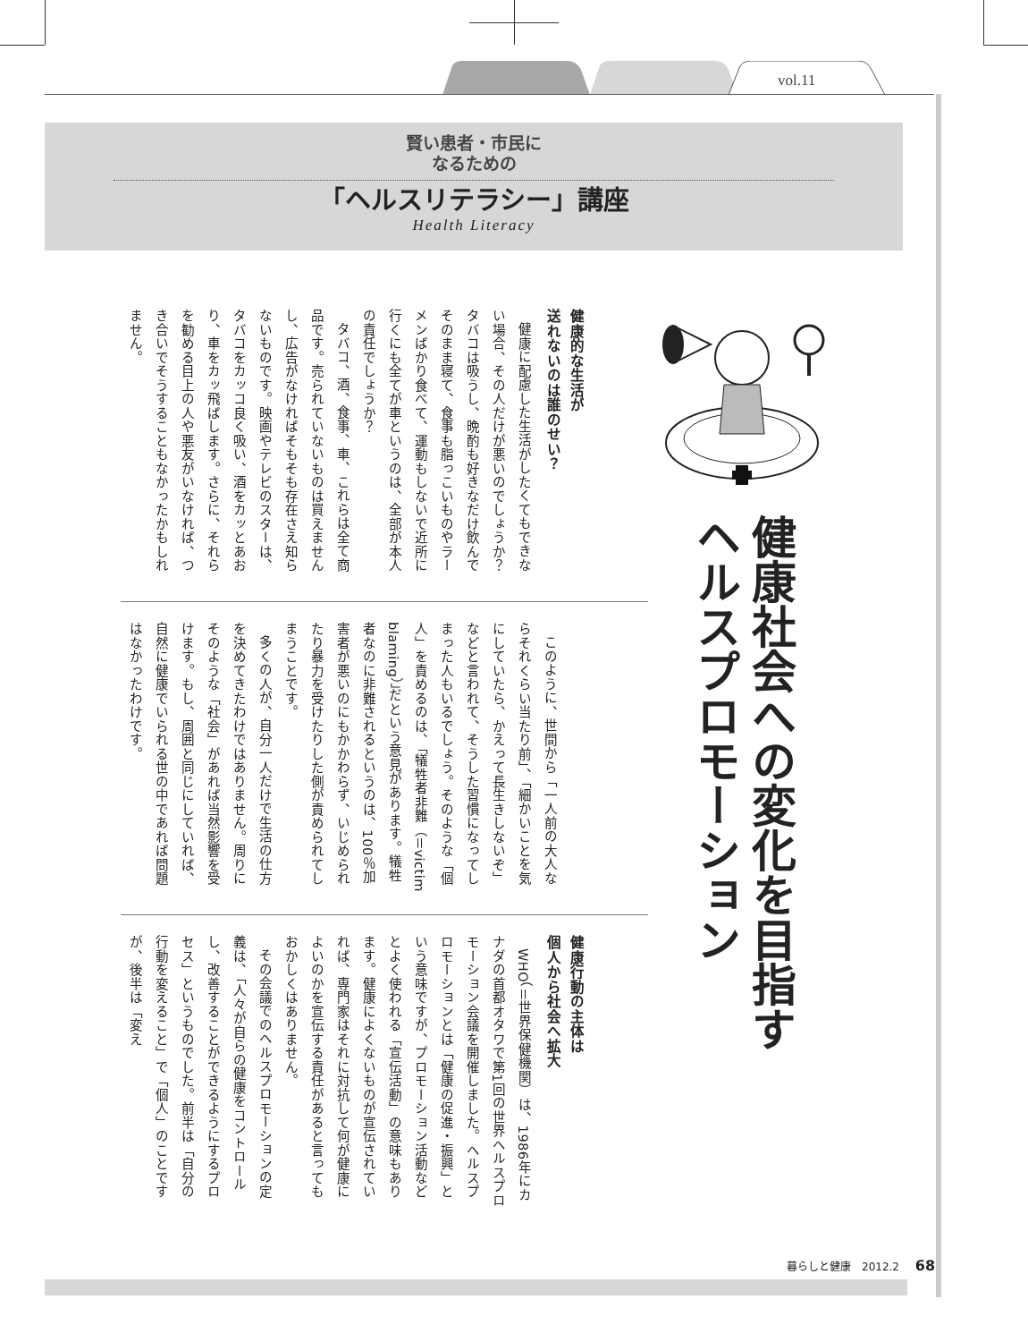vol.11
賢い患者・市民に
なるための
「ヘルスリテラシー」講座
Health Literacy
健康社会への変化を目指す
ヘルスプロモーション
健康的な生活が
送れないのは誰のせい？
健康に配慮した生活がしたくてもできない場合、その人だけが悪いのでしょうか？　タバコは吸うし、晩酌も好きなだけ飲んでそのまま寝て、食事も脂っこいものやラーメンばかり食べて、運動もしないで近所に行くにも全てが車というのは、全部が本人の責任でしょうか？
タバコ、酒、食事、車、これらは全て商品です。売られていないものは買えませんし、広告がなければそもそも存在さえ知らないものです。映画やテレビのスターは、タバコをカッコ良く吸い、酒をカッとあおり、車をカッ飛ばします。さらに、それらを勧める目上の人や悪友がいなければ、つき合いでそうすることもなかったかもしれません。
このように、世間から「一人前の大人ならそれくらい当たり前」、「細かいことを気にしていたら、かえって長生きしないぞ」などと言われて、そうした習慣になってしまった人もいるでしょう。そのような「個人」を責めるのは、「犠牲者非難（＝victim blaming）」だという意見があります。犠牲者なのに非難されるというのは、100％加害者が悪いのにもかかわらず、いじめられたり暴力を受けたりした側が責められてしまうことです。
多くの人が、自分一人だけで生活の仕方を決めてきたわけではありません。周りにそのような「社会」があれば当然影響を受けます。もし、周囲と同じにしていれば、自然に健康でいられる世の中であれば問題はなかったわけです。
健康行動の主体は
個人から社会へ拡大
WHO（＝世界保健機関）は、1986年にカナダの首都オタワで第1回の世界ヘルスプロモーション会議を開催しました。ヘルスプロモーションとは「健康の促進・振興」という意味ですが、プロモーション活動などとよく使われる「宣伝活動」の意味もあります。健康によくないものが宣伝されていれば、専門家はそれに対抗して何が健康によいのかを宣伝する責任があると言ってもおかしくはありません。
その会議でのヘルスプロモーションの定義は、「人々が自らの健康をコントロールし、改善することができるようにするプロセス」というものでした。前半は「自分の行動を変えること」で「個人」のことですが、後半は「変え
暮らしと健康　2012.2 68